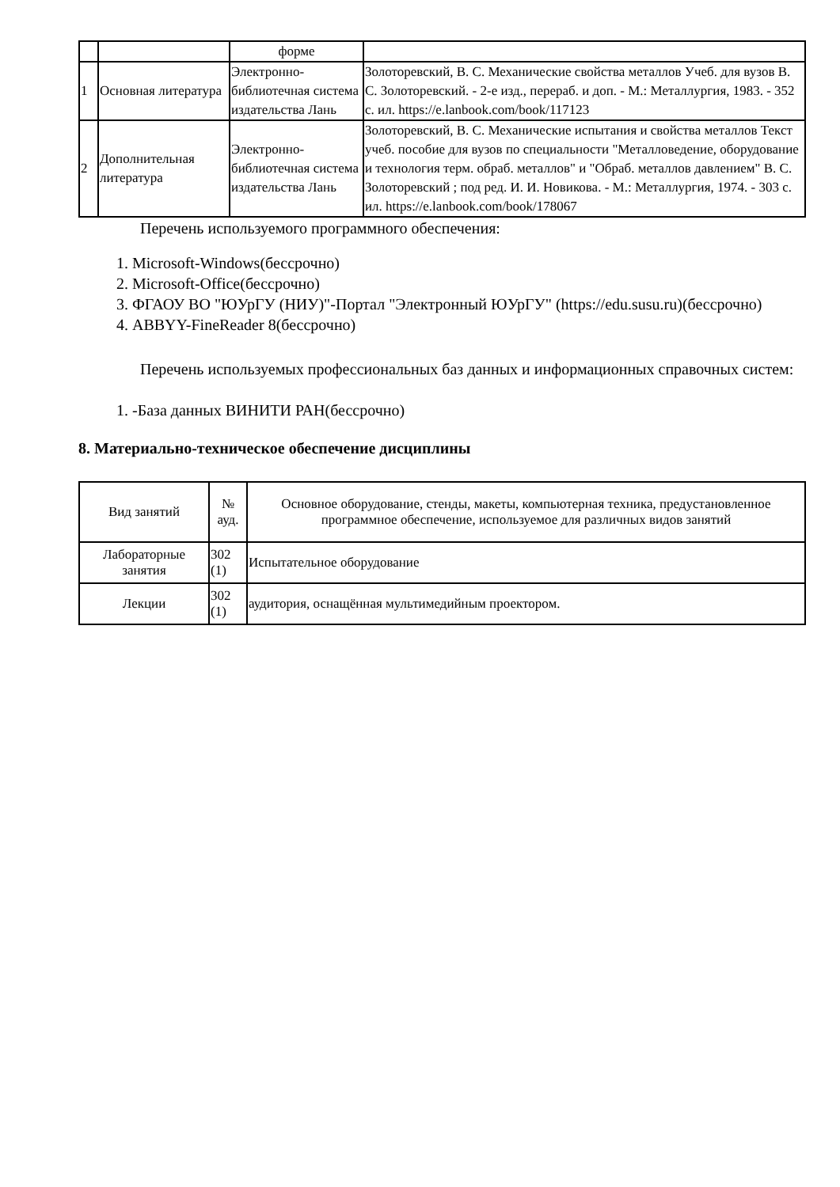| | | форме | |
| 1 | Основная литература | Электронно-библиотечная система издательства Лань | Золоторевский, В. С. Механические свойства металлов Учеб. для вузов В. С. Золоторевский. - 2-е изд., перераб. и доп. - М.: Металлургия, 1983. - 352 с. ил. https://e.lanbook.com/book/117123 |
| 2 | Дополнительная литература | Электронно-библиотечная система издательства Лань | Золоторевский, В. С. Механические испытания и свойства металлов Текст учеб. пособие для вузов по специальности "Металловедение, оборудование и технология терм. обраб. металлов" и "Обраб. металлов давлением" В. С. Золоторевский ; под ред. И. И. Новикова. - М.: Металлургия, 1974. - 303 с. ил. https://e.lanbook.com/book/178067 |
Перечень используемого программного обеспечения:
1. Microsoft-Windows(бессрочно)
2. Microsoft-Office(бессрочно)
3. ФГАОУ ВО "ЮУрГУ (НИУ)"-Портал "Электронный ЮУрГУ" (https://edu.susu.ru)(бессрочно)
4. ABBYY-FineReader 8(бессрочно)
Перечень используемых профессиональных баз данных и информационных справочных систем:
1. -База данных ВИНИТИ РАН(бессрочно)
8. Материально-техническое обеспечение дисциплины
| Вид занятий | № ауд. | Основное оборудование, стенды, макеты, компьютерная техника, предустановленное программное обеспечение, используемое для различных видов занятий |
| --- | --- | --- |
| Лабораторные занятия | 302 (1) | Испытательное оборудование |
| Лекции | 302 (1) | аудитория, оснащённая мультимедийным проектором. |